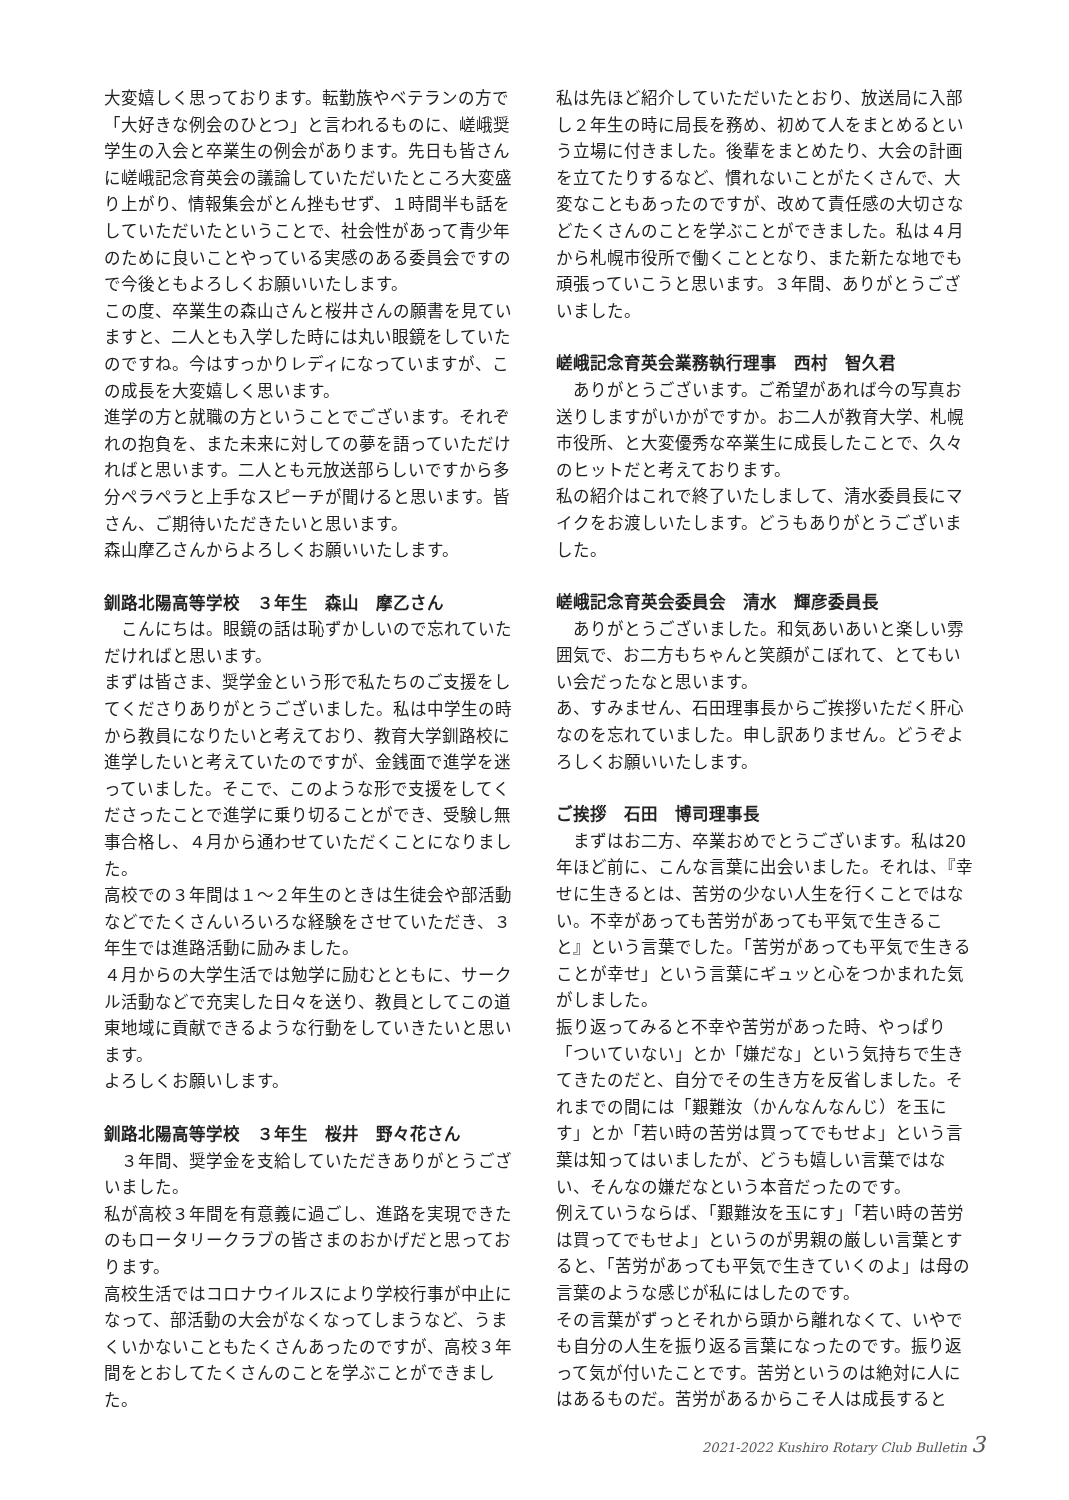大変嬉しく思っております。転勤族やベテランの方で「大好きな例会のひとつ」と言われるものに、嵯峨奨学生の入会と卒業生の例会があります。先日も皆さんに嵯峨記念育英会の議論していただいたところ大変盛り上がり、情報集会がとん挫もせず、１時間半も話をしていただいたということで、社会性があって青少年のために良いことやっている実感のある委員会ですので今後ともよろしくお願いいたします。
この度、卒業生の森山さんと桜井さんの願書を見ていますと、二人とも入学した時には丸い眼鏡をしていたのですね。今はすっかりレディになっていますが、この成長を大変嬉しく思います。
進学の方と就職の方ということでございます。それぞれの抱負を、また未来に対しての夢を語っていただければと思います。二人とも元放送部らしいですから多分ペラペラと上手なスピーチが聞けると思います。皆さん、ご期待いただきたいと思います。
森山摩乙さんからよろしくお願いいたします。
釧路北陽高等学校　３年生　森山　摩乙さん
　こんにちは。眼鏡の話は恥ずかしいので忘れていただければと思います。
まずは皆さま、奨学金という形で私たちのご支援をしてくださりありがとうございました。私は中学生の時から教員になりたいと考えており、教育大学釧路校に進学したいと考えていたのですが、金銭面で進学を迷っていました。そこで、このような形で支援をしてくださったことで進学に乗り切ることができ、受験し無事合格し、４月から通わせていただくことになりました。
高校での３年間は１～２年生のときは生徒会や部活動などでたくさんいろいろな経験をさせていただき、３年生では進路活動に励みました。
４月からの大学生活では勉学に励むとともに、サークル活動などで充実した日々を送り、教員としてこの道東地域に貢献できるような行動をしていきたいと思います。
よろしくお願いします。
釧路北陽高等学校　３年生　桜井　野々花さん
　３年間、奨学金を支給していただきありがとうございました。
私が高校３年間を有意義に過ごし、進路を実現できたのもロータリークラブの皆さまのおかげだと思っております。
高校生活ではコロナウイルスにより学校行事が中止になって、部活動の大会がなくなってしまうなど、うまくいかないこともたくさんあったのですが、高校３年間をとおしてたくさんのことを学ぶことができました。
私は先ほど紹介していただいたとおり、放送局に入部し２年生の時に局長を務め、初めて人をまとめるという立場に付きました。後輩をまとめたり、大会の計画を立てたりするなど、慣れないことがたくさんで、大変なこともあったのですが、改めて責任感の大切さなどたくさんのことを学ぶことができました。私は４月から札幌市役所で働くこととなり、また新たな地でも頑張っていこうと思います。３年間、ありがとうございました。
嵯峨記念育英会業務執行理事　西村　智久君
　ありがとうございます。ご希望があれば今の写真お送りしますがいかがですか。お二人が教育大学、札幌市役所、と大変優秀な卒業生に成長したことで、久々のヒットだと考えております。
私の紹介はこれで終了いたしまして、清水委員長にマイクをお渡しいたします。どうもありがとうございました。
嵯峨記念育英会委員会　清水　輝彦委員長
　ありがとうございました。和気あいあいと楽しい雰囲気で、お二方もちゃんと笑顔がこぼれて、とてもいい会だったなと思います。
あ、すみません、石田理事長からご挨拶いただく肝心なのを忘れていました。申し訳ありません。どうぞよろしくお願いいたします。
ご挨拶　石田　博司理事長
　まずはお二方、卒業おめでとうございます。私は20年ほど前に、こんな言葉に出会いました。それは、『幸せに生きるとは、苦労の少ない人生を行くことではない。不幸があっても苦労があっても平気で生きること』という言葉でした。「苦労があっても平気で生きることが幸せ」という言葉にギュッと心をつかまれた気がしました。
振り返ってみると不幸や苦労があった時、やっぱり「ついていない」とか「嫌だな」という気持ちで生きてきたのだと、自分でその生き方を反省しました。それまでの間には「艱難汝（かんなんなんじ）を玉にす」とか「若い時の苦労は買ってでもせよ」という言葉は知ってはいましたが、どうも嬉しい言葉ではない、そんなの嫌だなという本音だったのです。
例えていうならば、「艱難汝を玉にす」「若い時の苦労は買ってでもせよ」というのが男親の厳しい言葉とすると、「苦労があっても平気で生きていくのよ」は母の言葉のような感じが私にはしたのです。
その言葉がずっとそれから頭から離れなくて、いやでも自分の人生を振り返る言葉になったのです。振り返って気が付いたことです。苦労というのは絶対に人にはあるものだ。苦労があるからこそ人は成長すると
2021-2022 Kushiro Rotary Club Bulletin 3